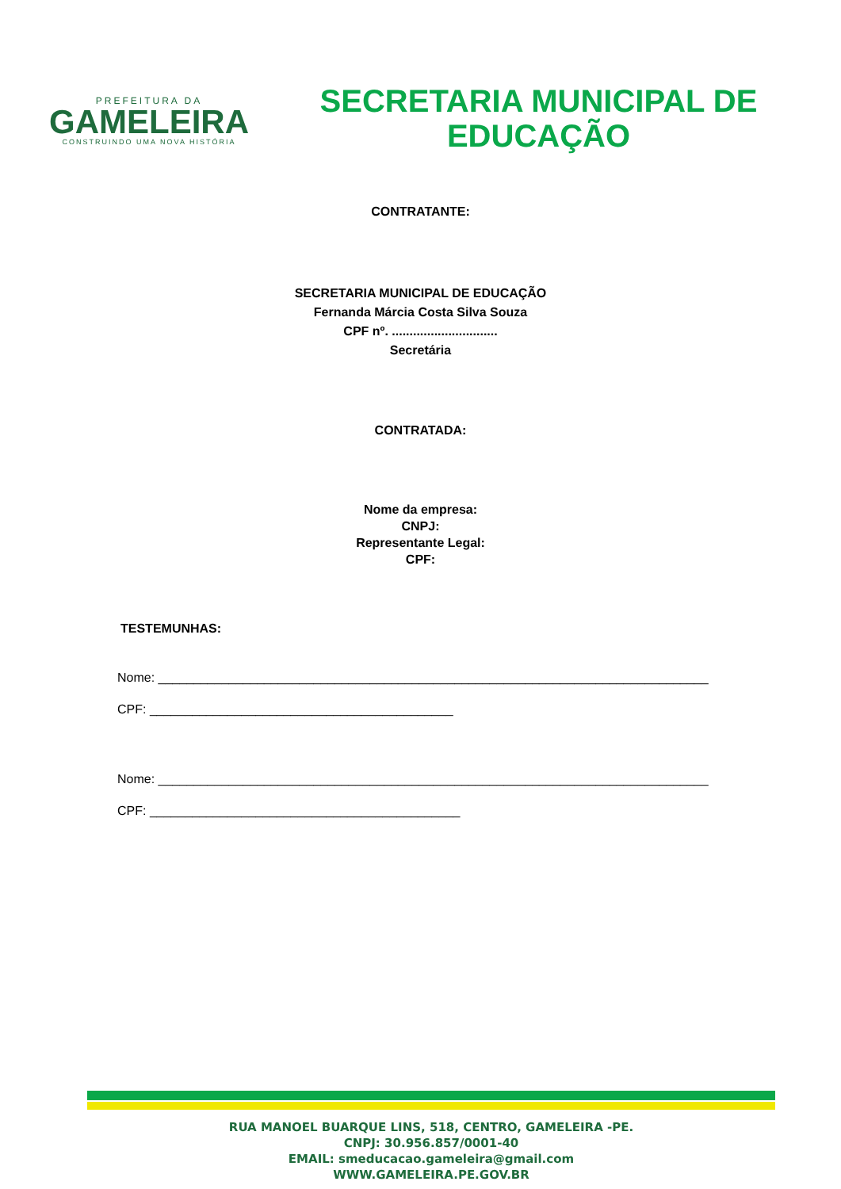PREFEITURA DA
GAMELEIRA
CONSTRUINDO UMA NOVA HISTÓRIA
SECRETARIA MUNICIPAL DE
EDUCAÇÃO
CONTRATANTE:
SECRETARIA MUNICIPAL DE EDUCAÇÃO
Fernanda Márcia Costa Silva Souza
CPF nº. ..............................
Secretária
CONTRATADA:
Nome da empresa:
CNPJ:
Representante Legal:
CPF:
TESTEMUNHAS:
Nome: ______________________________________________________________________________
CPF: ___________________________________________
Nome: ______________________________________________________________________________
CPF: ____________________________________________
RUA MANOEL BUARQUE LINS, 518, CENTRO, GAMELEIRA -PE.
CNPJ: 30.956.857/0001-40
EMAIL: smeducacao.gameleira@gmail.com
WWW.GAMELEIRA.PE.GOV.BR